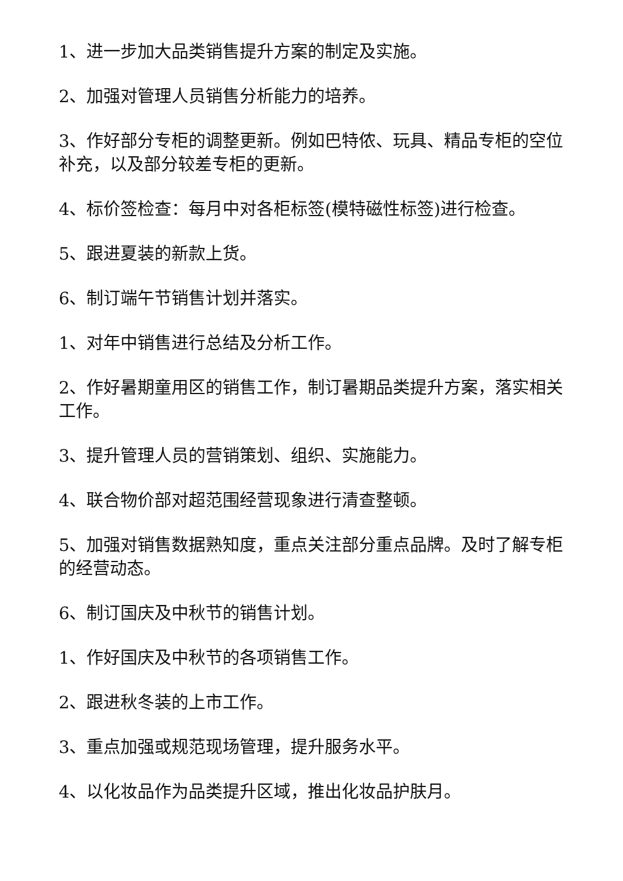1、进一步加大品类销售提升方案的制定及实施。
2、加强对管理人员销售分析能力的培养。
3、作好部分专柜的调整更新。例如巴特侬、玩具、精品专柜的空位补充，以及部分较差专柜的更新。
4、标价签检查：每月中对各柜标签(模特磁性标签)进行检查。
5、跟进夏装的新款上货。
6、制订端午节销售计划并落实。
1、对年中销售进行总结及分析工作。
2、作好暑期童用区的销售工作，制订暑期品类提升方案，落实相关工作。
3、提升管理人员的营销策划、组织、实施能力。
4、联合物价部对超范围经营现象进行清查整顿。
5、加强对销售数据熟知度，重点关注部分重点品牌。及时了解专柜的经营动态。
6、制订国庆及中秋节的销售计划。
1、作好国庆及中秋节的各项销售工作。
2、跟进秋冬装的上市工作。
3、重点加强或规范现场管理，提升服务水平。
4、以化妆品作为品类提升区域，推出化妆品护肤月。